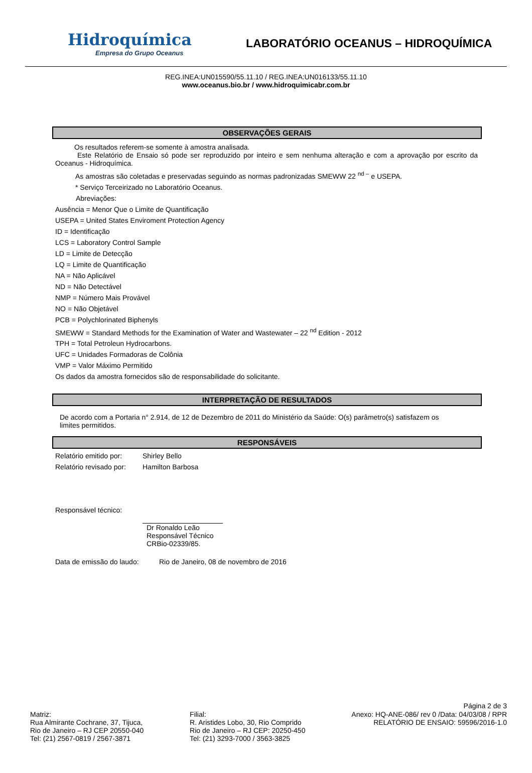Hidroquímica
Empresa do Grupo Oceanus
LABORATÓRIO OCEANUS – HIDROQUÍMICA
REG.INEA:UN015590/55.11.10 / REG.INEA:UN016133/55.11.10
www.oceanus.bio.br / www.hidroquimicabr.com.br
OBSERVAÇÕES GERAIS
Os resultados referem-se somente à amostra analisada.
Este Relatório de Ensaio só pode ser reproduzido por inteiro e sem nenhuma alteração e com a aprovação por escrito da Oceanus - Hidroquímica.
As amostras são coletadas e preservadas seguindo as normas padronizadas SMEWW 22 <sup>nd –</sup> e USEPA.
* Serviço Terceirizado no Laboratório Oceanus.
Abreviações:
Ausência = Menor Que o Limite de Quantificação
USEPA = United States Enviroment Protection Agency
ID = Identificação
LCS = Laboratory Control Sample
LD = Limite de Detecção
LQ = Limite de Quantificação
NA = Não Aplicável
ND = Não Detectável
NMP = Número Mais Provável
NO = Não Objetável
PCB = Polychlorinated Biphenyls
SMEWW = Standard Methods for the Examination of Water and Wastewater – 22 <sup>nd</sup> Edition - 2012
TPH = Total Petroleun Hydrocarbons.
UFC = Unidades Formadoras de Colônia
VMP = Valor Máximo Permitido
Os dados da amostra fornecidos são de responsabilidade do solicitante.
INTERPRETAÇÃO DE RESULTADOS
De acordo com a Portaria n° 2.914, de 12 de Dezembro de 2011 do Ministério da Saúde: O(s) parâmetro(s) satisfazem os limites permitidos.
RESPONSÁVEIS
Relatório emitido por: Shirley Bello
Relatório revisado por: Hamilton Barbosa
Responsável técnico:
Dr Ronaldo Leão
Responsável Técnico
CRBio-02339/85.
Data de emissão do laudo: Rio de Janeiro, 08 de novembro de 2016
Página 2 de 3
Matriz:
Rua Almirante Cochrane, 37, Tijuca,
Rio de Janeiro – RJ CEP 20550-040
Tel: (21) 2567-0819 / 2567-3871
Filial:
R. Aristides Lobo, 30, Rio Comprido
Rio de Janeiro – RJ CEP: 20250-450
Tel: (21) 3293-7000 / 3563-3825
Anexo: HQ-ANE-086/ rev 0 /Data: 04/03/08 / RPR
RELATÓRIO DE ENSAIO: 59596/2016-1.0